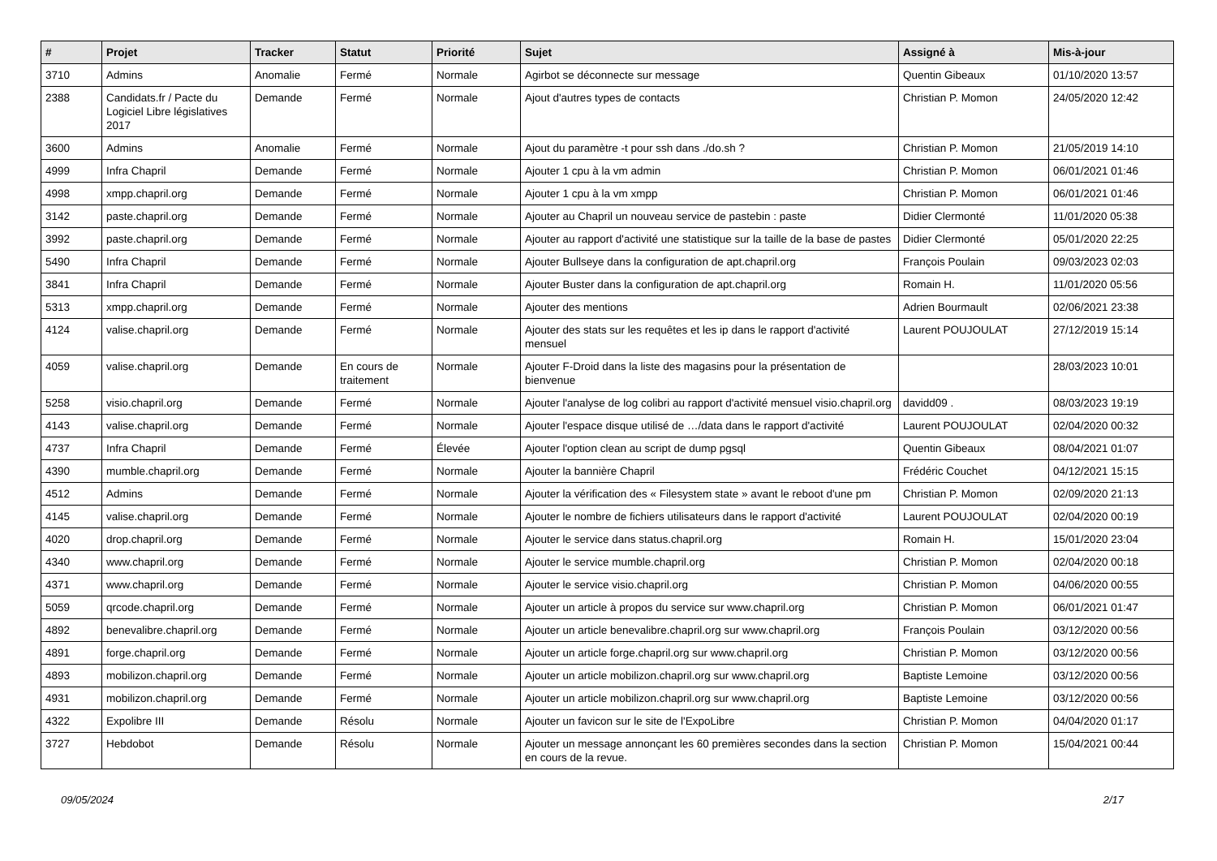| # | Projet | Tracker | Statut | Priorité | Sujet | Assigné à | Mis-à-jour |
| --- | --- | --- | --- | --- | --- | --- | --- |
| 3710 | Admins | Anomalie | Fermé | Normale | Agirbot se déconnecte sur message | Quentin Gibeaux | 01/10/2020 13:57 |
| 2388 | Candidats.fr / Pacte du Logiciel Libre législatives 2017 | Demande | Fermé | Normale | Ajout d'autres types de contacts | Christian P. Momon | 24/05/2020 12:42 |
| 3600 | Admins | Anomalie | Fermé | Normale | Ajout du paramètre -t pour ssh dans ./do.sh ? | Christian P. Momon | 21/05/2019 14:10 |
| 4999 | Infra Chapril | Demande | Fermé | Normale | Ajouter 1 cpu à la vm admin | Christian P. Momon | 06/01/2021 01:46 |
| 4998 | xmpp.chapril.org | Demande | Fermé | Normale | Ajouter 1 cpu à la vm xmpp | Christian P. Momon | 06/01/2021 01:46 |
| 3142 | paste.chapril.org | Demande | Fermé | Normale | Ajouter au Chapril un nouveau service de pastebin : paste | Didier Clermonté | 11/01/2020 05:38 |
| 3992 | paste.chapril.org | Demande | Fermé | Normale | Ajouter au rapport d'activité une statistique sur la taille de la base de pastes | Didier Clermonté | 05/01/2020 22:25 |
| 5490 | Infra Chapril | Demande | Fermé | Normale | Ajouter Bullseye dans la configuration de apt.chapril.org | François Poulain | 09/03/2023 02:03 |
| 3841 | Infra Chapril | Demande | Fermé | Normale | Ajouter Buster dans la configuration de apt.chapril.org | Romain H. | 11/01/2020 05:56 |
| 5313 | xmpp.chapril.org | Demande | Fermé | Normale | Ajouter des mentions | Adrien Bourmault | 02/06/2021 23:38 |
| 4124 | valise.chapril.org | Demande | Fermé | Normale | Ajouter des stats sur les requêtes et les ip dans le rapport d'activité mensuel | Laurent POUJOULAT | 27/12/2019 15:14 |
| 4059 | valise.chapril.org | Demande | En cours de traitement | Normale | Ajouter F-Droid dans la liste des magasins pour la présentation de bienvenue | | 28/03/2023 10:01 |
| 5258 | visio.chapril.org | Demande | Fermé | Normale | Ajouter l'analyse de log colibri au rapport d'activité mensuel visio.chapril.org | davidd09 . | 08/03/2023 19:19 |
| 4143 | valise.chapril.org | Demande | Fermé | Normale | Ajouter l'espace disque utilisé de …/data dans le rapport d'activité | Laurent POUJOULAT | 02/04/2020 00:32 |
| 4737 | Infra Chapril | Demande | Fermé | Élevée | Ajouter l'option clean au script de dump pgsql | Quentin Gibeaux | 08/04/2021 01:07 |
| 4390 | mumble.chapril.org | Demande | Fermé | Normale | Ajouter la bannière Chapril | Frédéric Couchet | 04/12/2021 15:15 |
| 4512 | Admins | Demande | Fermé | Normale | Ajouter la vérification des « Filesystem state » avant le reboot d'une pm | Christian P. Momon | 02/09/2020 21:13 |
| 4145 | valise.chapril.org | Demande | Fermé | Normale | Ajouter le nombre de fichiers utilisateurs dans le rapport d'activité | Laurent POUJOULAT | 02/04/2020 00:19 |
| 4020 | drop.chapril.org | Demande | Fermé | Normale | Ajouter le service dans status.chapril.org | Romain H. | 15/01/2020 23:04 |
| 4340 | www.chapril.org | Demande | Fermé | Normale | Ajouter le service mumble.chapril.org | Christian P. Momon | 02/04/2020 00:18 |
| 4371 | www.chapril.org | Demande | Fermé | Normale | Ajouter le service visio.chapril.org | Christian P. Momon | 04/06/2020 00:55 |
| 5059 | qrcode.chapril.org | Demande | Fermé | Normale | Ajouter un article à propos du service sur www.chapril.org | Christian P. Momon | 06/01/2021 01:47 |
| 4892 | benevalibre.chapril.org | Demande | Fermé | Normale | Ajouter un article benevalibre.chapril.org sur www.chapril.org | François Poulain | 03/12/2020 00:56 |
| 4891 | forge.chapril.org | Demande | Fermé | Normale | Ajouter un article forge.chapril.org sur www.chapril.org | Christian P. Momon | 03/12/2020 00:56 |
| 4893 | mobilizon.chapril.org | Demande | Fermé | Normale | Ajouter un article mobilizon.chapril.org sur www.chapril.org | Baptiste Lemoine | 03/12/2020 00:56 |
| 4931 | mobilizon.chapril.org | Demande | Fermé | Normale | Ajouter un article mobilizon.chapril.org sur www.chapril.org | Baptiste Lemoine | 03/12/2020 00:56 |
| 4322 | Expolibre III | Demande | Résolu | Normale | Ajouter un favicon sur le site de l'ExpoLibre | Christian P. Momon | 04/04/2020 01:17 |
| 3727 | Hebdobot | Demande | Résolu | Normale | Ajouter un message annonçant les 60 premières secondes dans la section en cours de la revue. | Christian P. Momon | 15/04/2021 00:44 |
09/05/2024 2/17